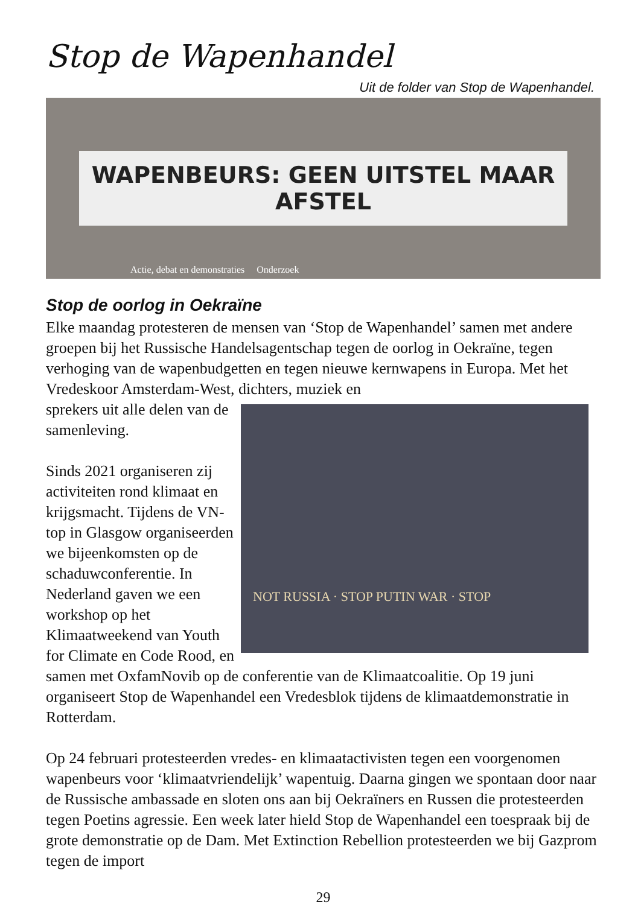Stop de Wapenhandel
Uit de folder van Stop de Wapenhandel.
WAPENBEURS: GEEN UITSTEL MAAR AFSTEL
Actie, debat en demonstraties Onderzoek
Stop de oorlog in Oekraïne
Elke maandag protesteren de mensen van ‘Stop de Wapenhandel’ samen met andere groepen bij het Russische Handelsagentschap tegen de oorlog in Oekraïne, tegen verhoging van de wapenbudgetten en tegen nieuwe kernwapens in Europa. Met het Vredeskoor Amsterdam-West, dichters, muziek en
NOT RUSSIA · STOP PUTIN WAR · STOP
sprekers uit alle delen van de samenleving.
Sinds 2021 organiseren zij activiteiten rond klimaat en krijgsmacht. Tijdens de VN-top in Glasgow organiseerden we bijeenkomsten op de schaduwconferentie. In Nederland gaven we een workshop op het Klimaatweekend van Youth for Climate en Code Rood, en samen met OxfamNovib op de conferentie van de Klimaatcoalitie. Op 19 juni organiseert Stop de Wapenhandel een Vredesblok tijdens de klimaatdemonstratie in Rotterdam.
Op 24 februari protesteerden vredes- en klimaatactivisten tegen een voorgenomen wapenbeurs voor ‘klimaatvriendelijk’ wapentuig. Daarna gingen we spontaan door naar de Russische ambassade en sloten ons aan bij Oekraïners en Russen die protesteerden tegen Poetins agressie. Een week later hield Stop de Wapenhandel een toespraak bij de grote demonstratie op de Dam. Met Extinction Rebellion protesteerden we bij Gazprom tegen de import
29